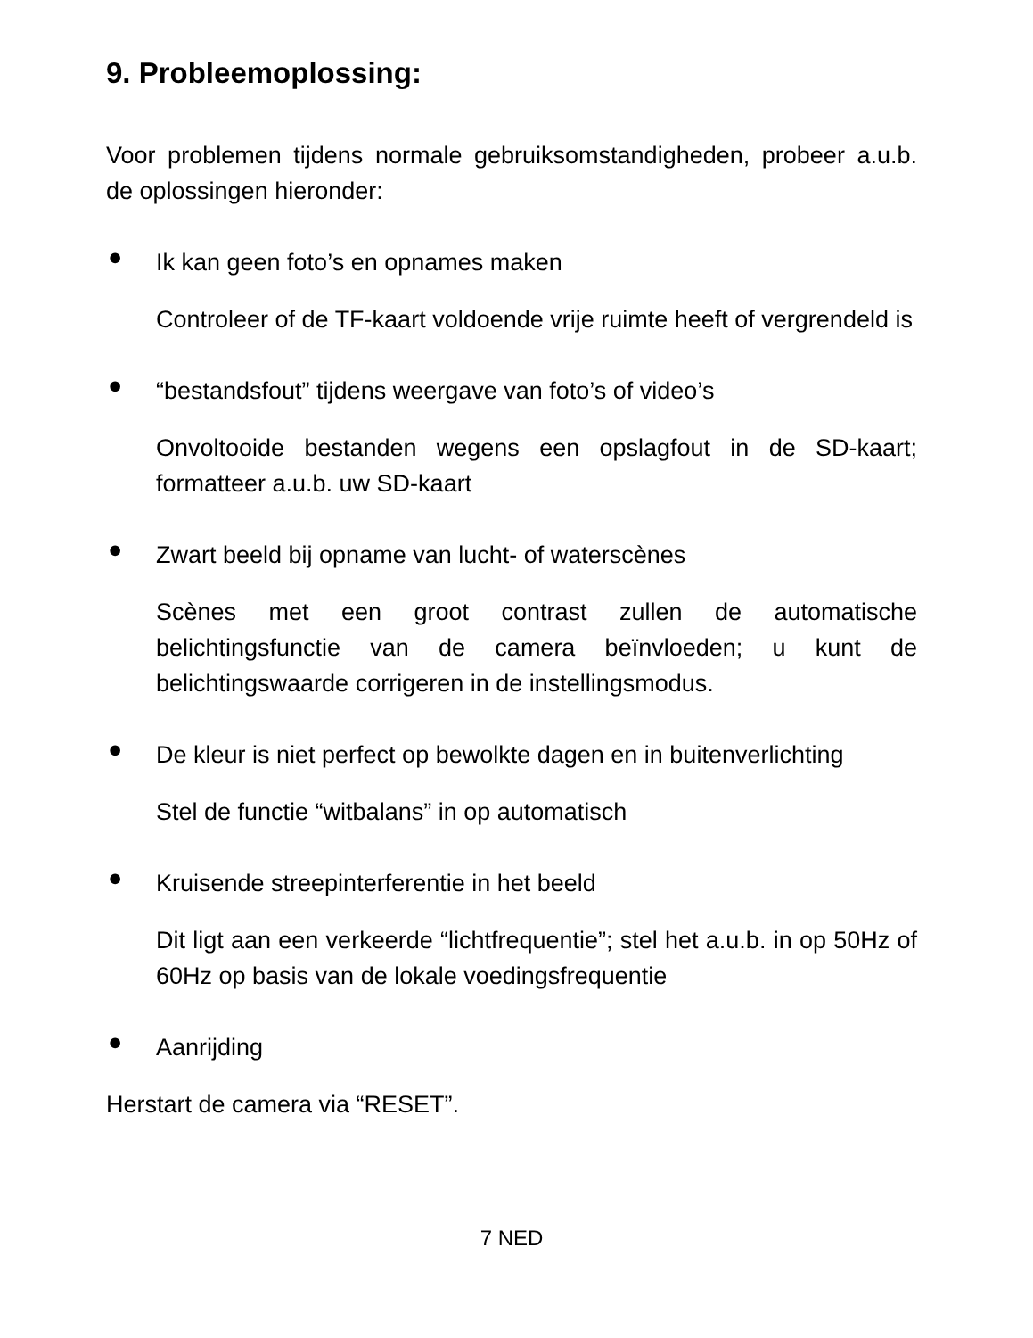9. Probleemoplossing:
Voor problemen tijdens normale gebruiksomstandigheden, probeer a.u.b. de oplossingen hieronder:
● Ik kan geen foto’s en opnames maken
Controleer of de TF-kaart voldoende vrije ruimte heeft of vergrendeld is
● “bestandsfout” tijdens weergave van foto’s of video’s
Onvoltooide bestanden wegens een opslagfout in de SD-kaart; formatteer a.u.b. uw SD-kaart
● Zwart beeld bij opname van lucht- of waterscènes
Scènes met een groot contrast zullen de automatische belichtingsfunctie van de camera beïnvloeden; u kunt de belichtingswaarde corrigeren in de instellingsmodus.
● De kleur is niet perfect op bewolkte dagen en in buitenverlichting
Stel de functie “witbalans” in op automatisch
● Kruisende streepinterferentie in het beeld
Dit ligt aan een verkeerde “lichtfrequentie”; stel het a.u.b. in op 50Hz of 60Hz op basis van de lokale voedingsfrequentie
● Aanrijding
Herstart de camera via “RESET”.
7 NED